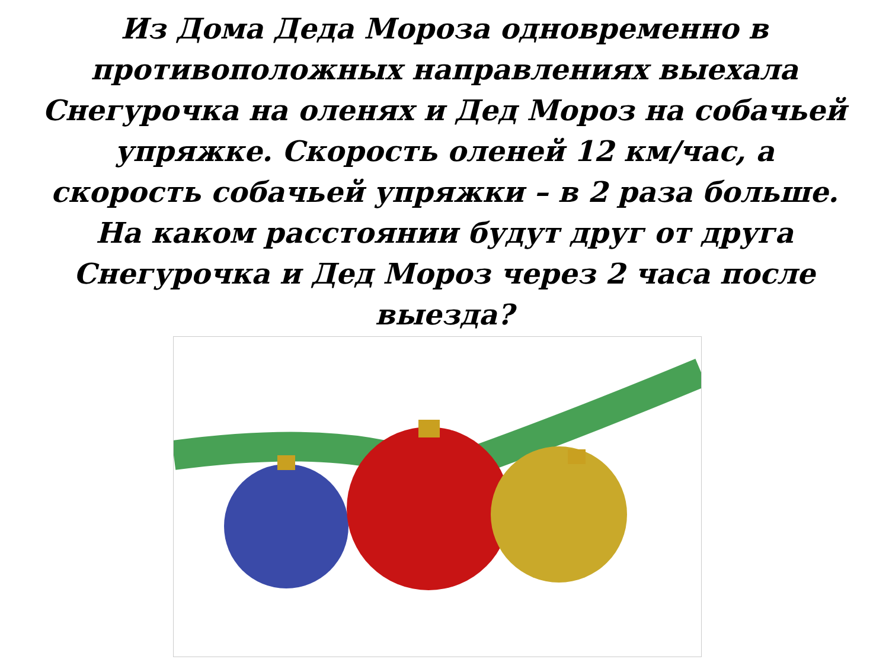Из Дома Деда Мороза одновременно в противоположных направлениях выехала Снегурочка на оленях и Дед Мороз на собачьей упряжке. Скорость оленей 12 км/час, а скорость собачьей упряжки – в 2 раза больше. На каком расстоянии будут друг от друга Снегурочка и Дед Мороз через 2 часа после выезда?